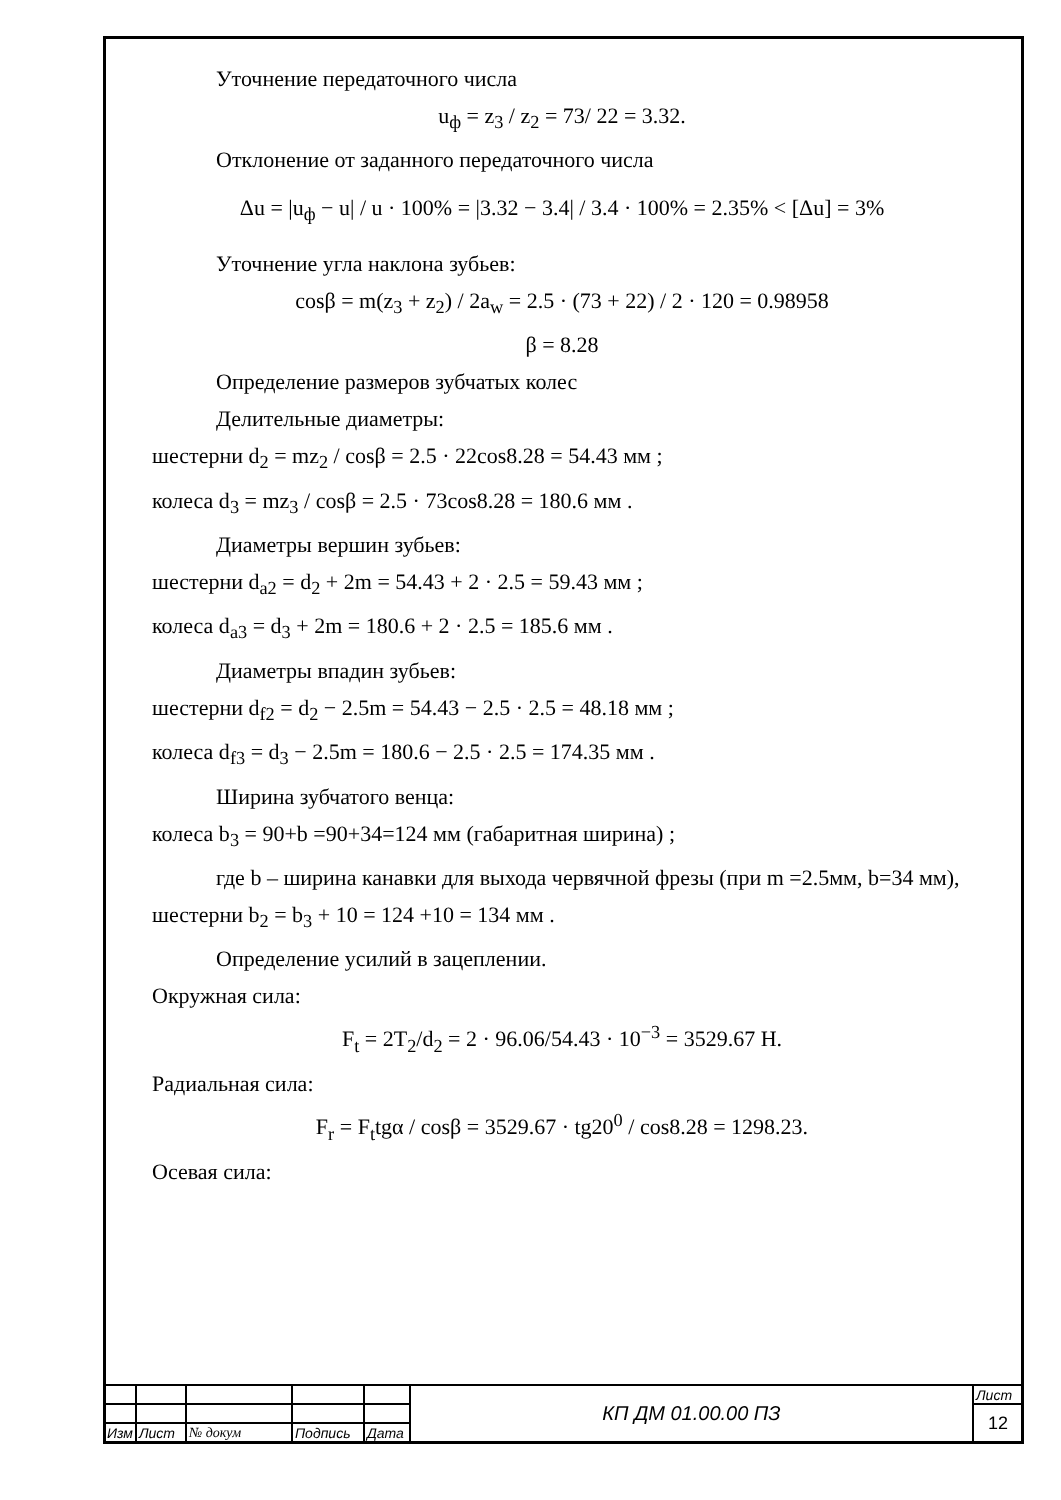Уточнение передаточного числа
u<sub>ф</sub> = z<sub>3</sub> / z<sub>2</sub> = 73/ 22 = 3.32.
Отклонение от заданного передаточного числа
Δu = |u<sub>ф</sub> − u| / u · 100% = |3.32 − 3.4| / 3.4 · 100% = 2.35% < [Δu] = 3%
Уточнение угла наклона зубьев:
cosβ = m(z<sub>3</sub> + z<sub>2</sub>) / 2a<sub>w</sub> = 2.5 · (73 + 22) / 2 · 120 = 0.98958
β = 8.28
Определение размеров зубчатых колес
Делительные диаметры:
шестерни d<sub>2</sub> = mz<sub>2</sub> / cosβ = 2.5 · 22cos8.28 = 54.43 мм ;
колеса d<sub>3</sub> = mz<sub>3</sub> / cosβ = 2.5 · 73cos8.28 = 180.6 мм .
Диаметры вершин зубьев:
шестерни d<sub>a2</sub> = d<sub>2</sub> + 2m = 54.43 + 2 · 2.5 = 59.43 мм ;
колеса d<sub>a3</sub> = d<sub>3</sub> + 2m = 180.6 + 2 · 2.5 = 185.6 мм .
Диаметры впадин зубьев:
шестерни d<sub>f2</sub> = d<sub>2</sub> − 2.5m = 54.43 − 2.5 · 2.5 = 48.18 мм ;
колеса d<sub>f3</sub> = d<sub>3</sub> − 2.5m = 180.6 − 2.5 · 2.5 = 174.35 мм .
Ширина зубчатого венца:
колеса b<sub>3</sub> = 90+b =90+34=124 мм (габаритная ширина) ;
где b – ширина канавки для выхода червячной фрезы (при m =2.5мм, b=34 мм),
шестерни b<sub>2</sub> = b<sub>3</sub> + 10 = 124 +10 = 134 мм .
Определение усилий в зацеплении.
Окружная сила:
F<sub>t</sub> = 2T<sub>2</sub>/d<sub>2</sub> = 2 · 96.06/54.43 · 10<sup>−3</sup> = 3529.67 Н.
Радиальная сила:
F<sub>r</sub> = F<sub>t</sub>tgα / cosβ = 3529.67 · tg20<sup>0</sup> / cos8.28 = 1298.23.
Осевая сила:
| | | | | | КП ДМ 01.00.00 ПЗ | Лист |
| | | | | | | 12 |
| Изм | Лист | № докум | Подпись | Дата | | |